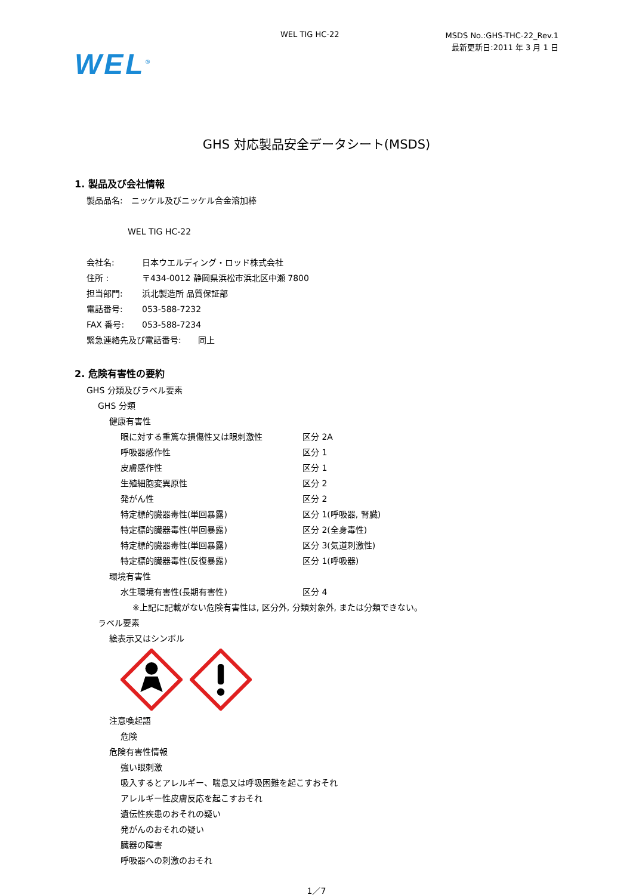WEL TIG HC-22 MSDS No.:GHS-THC-22_Rev.1
最新更新日:2011 年 3 月 1 日
WEL<sup>®</sup>
GHS 対応製品安全データシート(MSDS)
1. 製品及び会社情報
製品品名:　ニッケル及びニッケル合金溶加棒
WEL TIG HC-22
会社名: 日本ウエルディング・ロッド株式会社
住所 : 〒434-0012 静岡県浜松市浜北区中瀬 7800
担当部門: 浜北製造所 品質保証部
電話番号: 053-588-7232
FAX 番号: 053-588-7234
緊急連絡先及び電話番号:　　同上
2. 危険有害性の要約
GHS 分類及びラベル要素
GHS 分類
健康有害性
眼に対する重篤な損傷性又は眼刺激性 区分 2A
呼吸器感作性 区分 1
皮膚感作性 区分 1
生殖細胞変異原性 区分 2
発がん性 区分 2
特定標的臓器毒性(単回暴露) 区分 1(呼吸器, 腎臓)
特定標的臓器毒性(単回暴露) 区分 2(全身毒性)
特定標的臓器毒性(単回暴露) 区分 3(気道刺激性)
特定標的臓器毒性(反復暴露) 区分 1(呼吸器)
環境有害性
水生環境有害性(長期有害性) 区分 4
※上記に記載がない危険有害性は, 区分外, 分類対象外, または分類できない。
ラベル要素
絵表示又はシンボル
注意喚起語
危険
危険有害性情報
強い眼刺激
吸入するとアレルギー、喘息又は呼吸困難を起こすおそれ
アレルギー性皮膚反応を起こすおそれ
遺伝性疾患のおそれの疑い
発がんのおそれの疑い
臓器の障害
呼吸器への刺激のおそれ
1／7